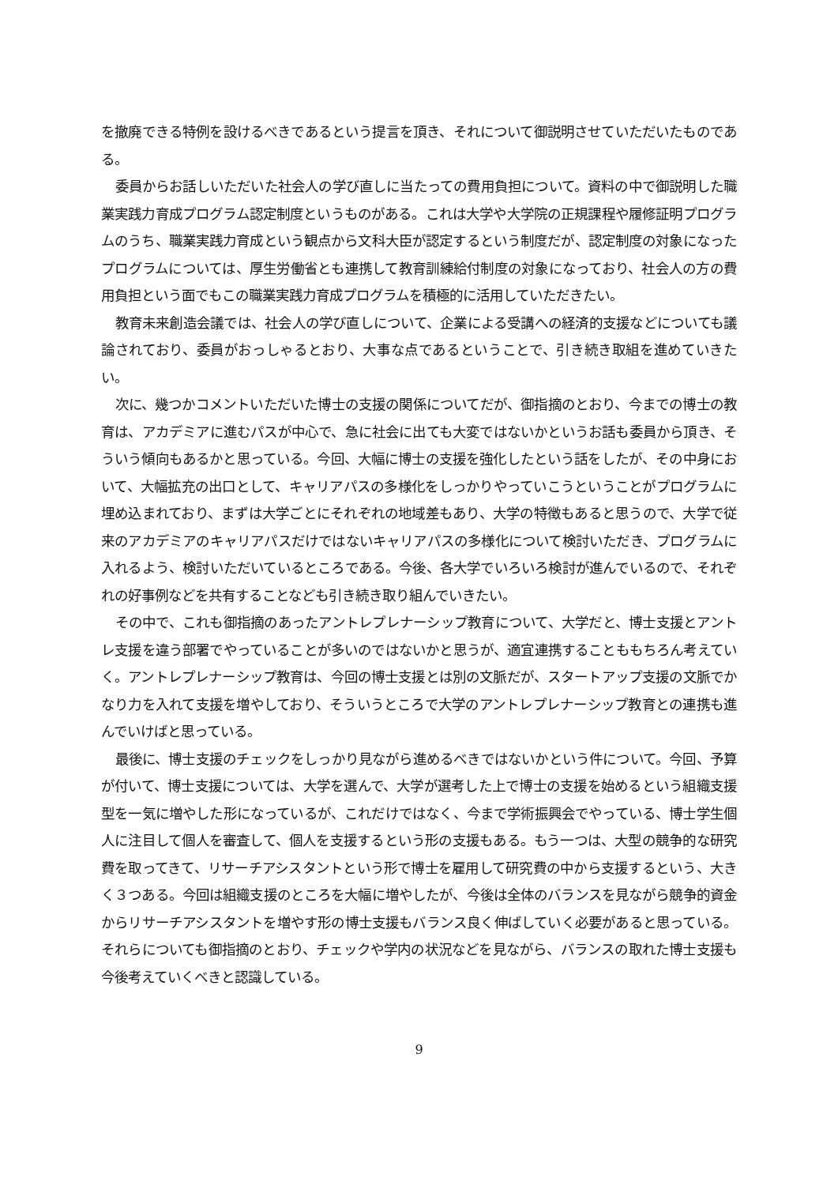を撤廃できる特例を設けるべきであるという提言を頂き、それについて御説明させていただいたものである。
委員からお話しいただいた社会人の学び直しに当たっての費用負担について。資料の中で御説明した職業実践力育成プログラム認定制度というものがある。これは大学や大学院の正規課程や履修証明プログラムのうち、職業実践力育成という観点から文科大臣が認定するという制度だが、認定制度の対象になったプログラムについては、厚生労働省とも連携して教育訓練給付制度の対象になっており、社会人の方の費用負担という面でもこの職業実践力育成プログラムを積極的に活用していただきたい。
教育未来創造会議では、社会人の学び直しについて、企業による受講への経済的支援などについても議論されており、委員がおっしゃるとおり、大事な点であるということで、引き続き取組を進めていきたい。
次に、幾つかコメントいただいた博士の支援の関係についてだが、御指摘のとおり、今までの博士の教育は、アカデミアに進むパスが中心で、急に社会に出ても大変ではないかというお話も委員から頂き、そういう傾向もあるかと思っている。今回、大幅に博士の支援を強化したという話をしたが、その中身において、大幅拡充の出口として、キャリアパスの多様化をしっかりやっていこうということがプログラムに埋め込まれており、まずは大学ごとにそれぞれの地域差もあり、大学の特徴もあると思うので、大学で従来のアカデミアのキャリアパスだけではないキャリアパスの多様化について検討いただき、プログラムに入れるよう、検討いただいているところである。今後、各大学でいろいろ検討が進んでいるので、それぞれの好事例などを共有することなども引き続き取り組んでいきたい。
その中で、これも御指摘のあったアントレプレナーシップ教育について、大学だと、博士支援とアントレ支援を違う部署でやっていることが多いのではないかと思うが、適宜連携することももちろん考えていく。アントレプレナーシップ教育は、今回の博士支援とは別の文脈だが、スタートアップ支援の文脈でかなり力を入れて支援を増やしており、そういうところで大学のアントレプレナーシップ教育との連携も進んでいけばと思っている。
最後に、博士支援のチェックをしっかり見ながら進めるべきではないかという件について。今回、予算が付いて、博士支援については、大学を選んで、大学が選考した上で博士の支援を始めるという組織支援型を一気に増やした形になっているが、これだけではなく、今まで学術振興会でやっている、博士学生個人に注目して個人を審査して、個人を支援するという形の支援もある。もう一つは、大型の競争的な研究費を取ってきて、リサーチアシスタントという形で博士を雇用して研究費の中から支援するという、大きく３つある。今回は組織支援のところを大幅に増やしたが、今後は全体のバランスを見ながら競争的資金からリサーチアシスタントを増やす形の博士支援もバランス良く伸ばしていく必要があると思っている。それらについても御指摘のとおり、チェックや学内の状況などを見ながら、バランスの取れた博士支援も今後考えていくべきと認識している。
9